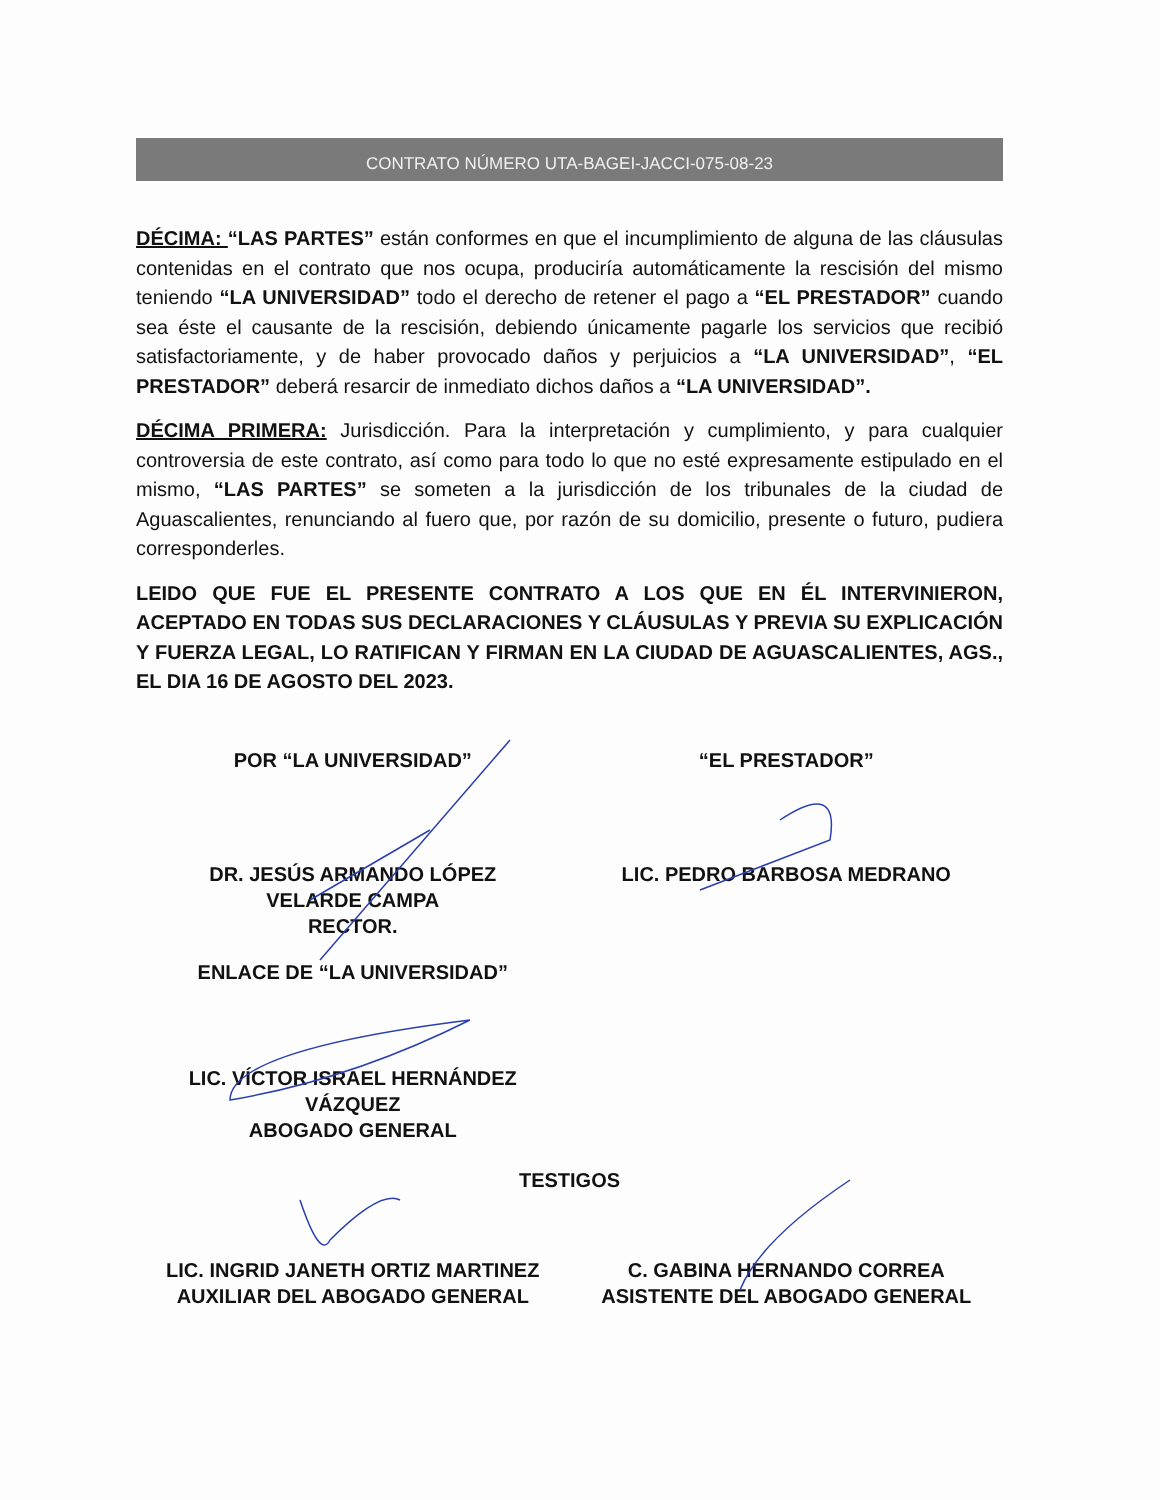CONTRATO NÚMERO UTA-BAGEI-JACCI-075-08-23
DÉCIMA: “LAS PARTES” están conformes en que el incumplimiento de alguna de las cláusulas contenidas en el contrato que nos ocupa, produciría automáticamente la rescisión del mismo teniendo “LA UNIVERSIDAD” todo el derecho de retener el pago a “EL PRESTADOR” cuando sea éste el causante de la rescisión, debiendo únicamente pagarle los servicios que recibió satisfactoriamente, y de haber provocado daños y perjuicios a “LA UNIVERSIDAD”, “EL PRESTADOR” deberá resarcir de inmediato dichos daños a “LA UNIVERSIDAD”.
DÉCIMA PRIMERA: Jurisdicción. Para la interpretación y cumplimiento, y para cualquier controversia de este contrato, así como para todo lo que no esté expresamente estipulado en el mismo, “LAS PARTES” se someten a la jurisdicción de los tribunales de la ciudad de Aguascalientes, renunciando al fuero que, por razón de su domicilio, presente o futuro, pudiera corresponderles.
LEIDO QUE FUE EL PRESENTE CONTRATO A LOS QUE EN ÉL INTERVINIERON, ACEPTADO EN TODAS SUS DECLARACIONES Y CLÁUSULAS Y PREVIA SU EXPLICACIÓN Y FUERZA LEGAL, LO RATIFICAN Y FIRMAN EN LA CIUDAD DE AGUASCALIENTES, AGS., EL DIA 16 DE AGOSTO DEL 2023.
POR “LA UNIVERSIDAD” “EL PRESTADOR”
DR. JESÚS ARMANDO LÓPEZ
VELARDE CAMPA
RECTOR.
LIC. PEDRO BARBOSA MEDRANO
ENLACE DE “LA UNIVERSIDAD”
LIC. VÍCTOR ISRAEL HERNÁNDEZ
VÁZQUEZ
ABOGADO GENERAL
TESTIGOS
LIC. INGRID JANETH ORTIZ MARTINEZ
AUXILIAR DEL ABOGADO GENERAL
C. GABINA HERNANDO CORREA
ASISTENTE DEL ABOGADO GENERAL